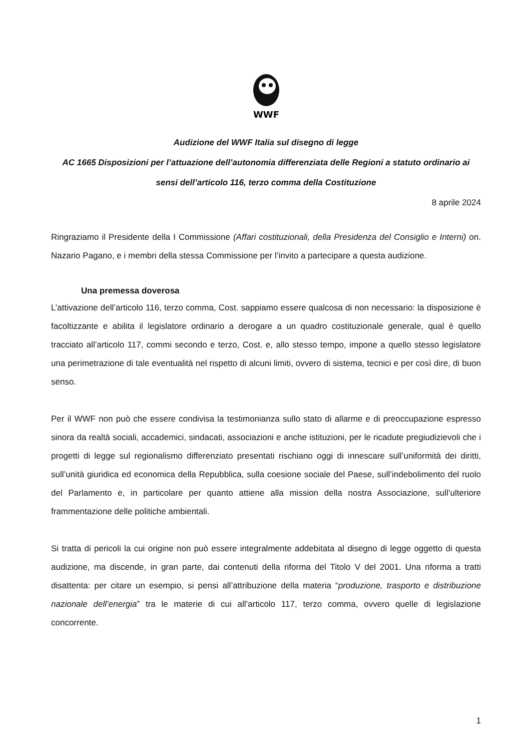WWF
Audizione del WWF Italia sul disegno di legge
AC 1665 Disposizioni per l’attuazione dell’autonomia differenziata delle Regioni a statuto ordinario ai sensi dell’articolo 116, terzo comma della Costituzione
8 aprile 2024
Ringraziamo il Presidente della I Commissione (Affari costituzionali, della Presidenza del Consiglio e Interni) on. Nazario Pagano, e i membri della stessa Commissione per l’invito a partecipare a questa audizione.
Una premessa doverosa
L’attivazione dell’articolo 116, terzo comma, Cost. sappiamo essere qualcosa di non necessario: la disposizione è facoltizzante e abilita il legislatore ordinario a derogare a un quadro costituzionale generale, qual è quello tracciato all’articolo 117, commi secondo e terzo, Cost. e, allo stesso tempo, impone a quello stesso legislatore una perimetrazione di tale eventualità nel rispetto di alcuni limiti, ovvero di sistema, tecnici e per così dire, di buon senso.
Per il WWF non può che essere condivisa la testimonianza sullo stato di allarme e di preoccupazione espresso sinora da realtà sociali, accademici, sindacati, associazioni e anche istituzioni, per le ricadute pregiudizievoli che i progetti di legge sul regionalismo differenziato presentati rischiano oggi di innescare sull’uniformità dei diritti, sull’unità giuridica ed economica della Repubblica, sulla coesione sociale del Paese, sull’indebolimento del ruolo del Parlamento e, in particolare per quanto attiene alla mission della nostra Associazione, sull’ulteriore frammentazione delle politiche ambientali.
Si tratta di pericoli la cui origine non può essere integralmente addebitata al disegno di legge oggetto di questa audizione, ma discende, in gran parte, dai contenuti della riforma del Titolo V del 2001. Una riforma a tratti disattenta: per citare un esempio, si pensi all’attribuzione della materia “produzione, trasporto e distribuzione nazionale dell’energia” tra le materie di cui all’articolo 117, terzo comma, ovvero quelle di legislazione concorrente.
1